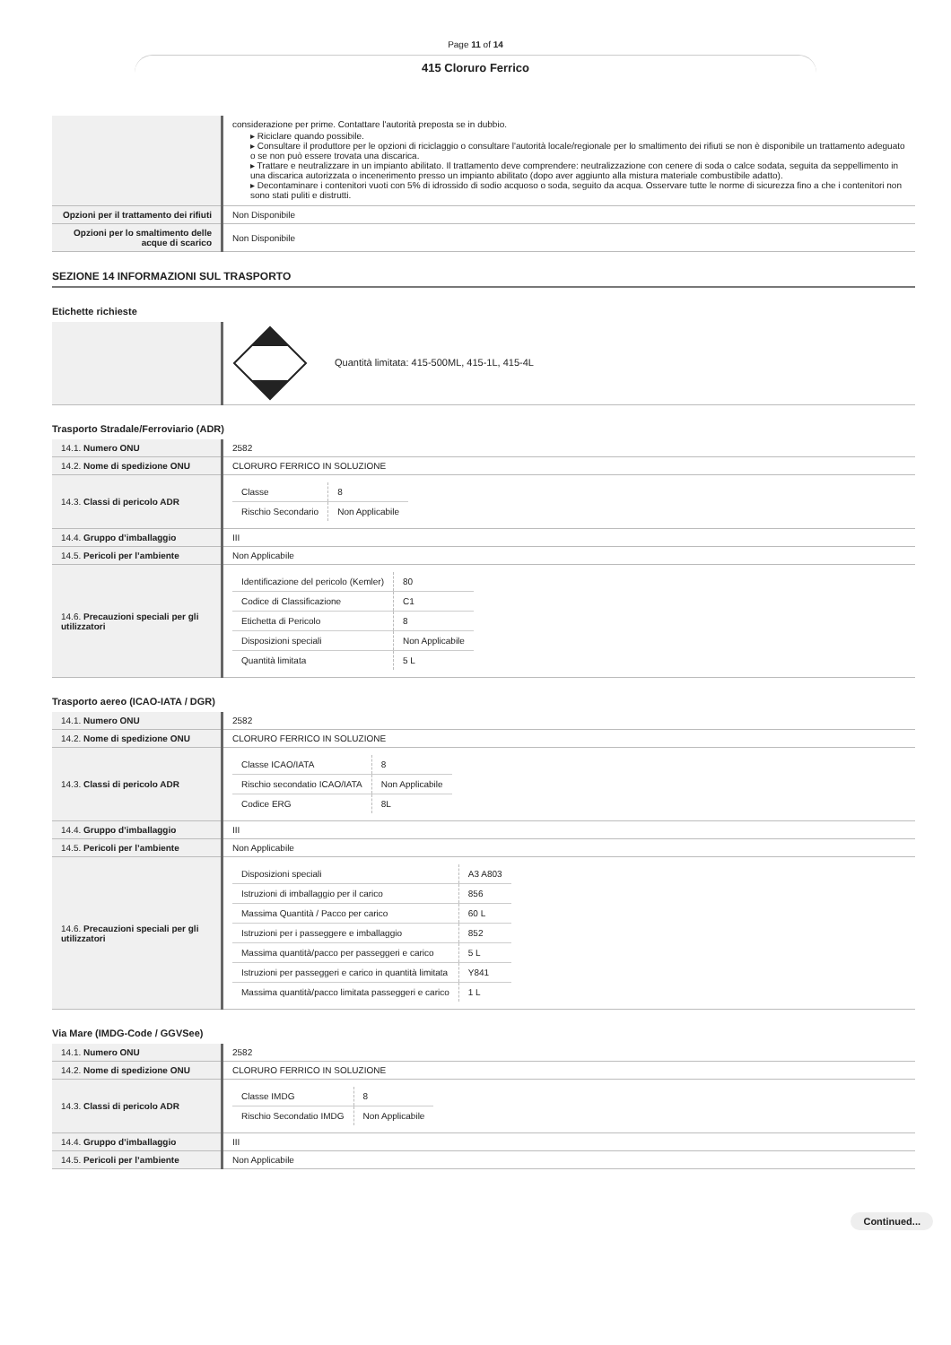Page 11 of 14
415 Cloruro Ferrico
| | considerazione per prime. Contattare l'autorità preposta se in dubbio. Riciclare quando possibile. Consultare il produttore per le opzioni di riciclaggio o consultare l'autorità locale/regionale per lo smaltimento dei rifiuti se non è disponibile un trattamento adeguato o se non può essere trovata una discarica. Trattare e neutralizzare in un impianto abilitato. Il trattamento deve comprendere: neutralizzazione con cenere di soda o calce sodata, seguita da seppellimento in una discarica autorizzata o incenerimento presso un impianto abilitato (dopo aver aggiunto alla mistura materiale combustibile adatto). Decontaminare i contenitori vuoti con 5% di idrossido di sodio acquoso o soda, seguito da acqua. Osservare tutte le norme di sicurezza fino a che i contenitori non sono stati puliti e distrutti. |
| Opzioni per il trattamento dei rifiuti | Non Disponibile |
| Opzioni per lo smaltimento delle acque di scarico | Non Disponibile |
SEZIONE 14 INFORMAZIONI SUL TRASPORTO
Etichette richieste
| | Quantità limitata: 415-500ML, 415-1L, 415-4L |
Trasporto Stradale/Ferroviario (ADR)
| 14.1. Numero ONU | 2582 |
| 14.2. Nome di spedizione ONU | CLORURO FERRICO IN SOLUZIONE |
| 14.3. Classi di pericolo ADR | / Classe / 8 / / Rischio Secondario / Non Applicabile / |
| 14.4. Gruppo d’imballaggio | III |
| 14.5. Pericoli per l’ambiente | Non Applicabile |
| 14.6. Precauzioni speciali per gli utilizzatori | / Identificazione del pericolo (Kemler) / 80 / / Codice di Classificazione / C1 / / Etichetta di Pericolo / 8 / / Disposizioni speciali / Non Applicabile / / Quantità limitata / 5 L / |
Trasporto aereo (ICAO-IATA / DGR)
| 14.1. Numero ONU | 2582 |
| 14.2. Nome di spedizione ONU | CLORURO FERRICO IN SOLUZIONE |
| 14.3. Classi di pericolo ADR | / Classe ICAO/IATA / 8 / / Rischio secondatio ICAO/IATA / Non Applicabile / / Codice ERG / 8L / |
| 14.4. Gruppo d’imballaggio | III |
| 14.5. Pericoli per l’ambiente | Non Applicabile |
| 14.6. Precauzioni speciali per gli utilizzatori | / Disposizioni speciali / A3 A803 / / Istruzioni di imballaggio per il carico / 856 / / Massima Quantità / Pacco per carico / 60 L / / Istruzioni per i passeggere e imballaggio / 852 / / Massima quantità/pacco per passeggeri e carico / 5 L / / Istruzioni per passeggeri e carico in quantità limitata / Y841 / / Massima quantità/pacco limitata passeggeri e carico / 1 L / |
Via Mare (IMDG-Code / GGVSee)
| 14.1. Numero ONU | 2582 |
| 14.2. Nome di spedizione ONU | CLORURO FERRICO IN SOLUZIONE |
| 14.3. Classi di pericolo ADR | / Classe IMDG / 8 / / Rischio Secondatio IMDG / Non Applicabile / |
| 14.4. Gruppo d’imballaggio | III |
| 14.5. Pericoli per l’ambiente | Non Applicabile |
Continued...